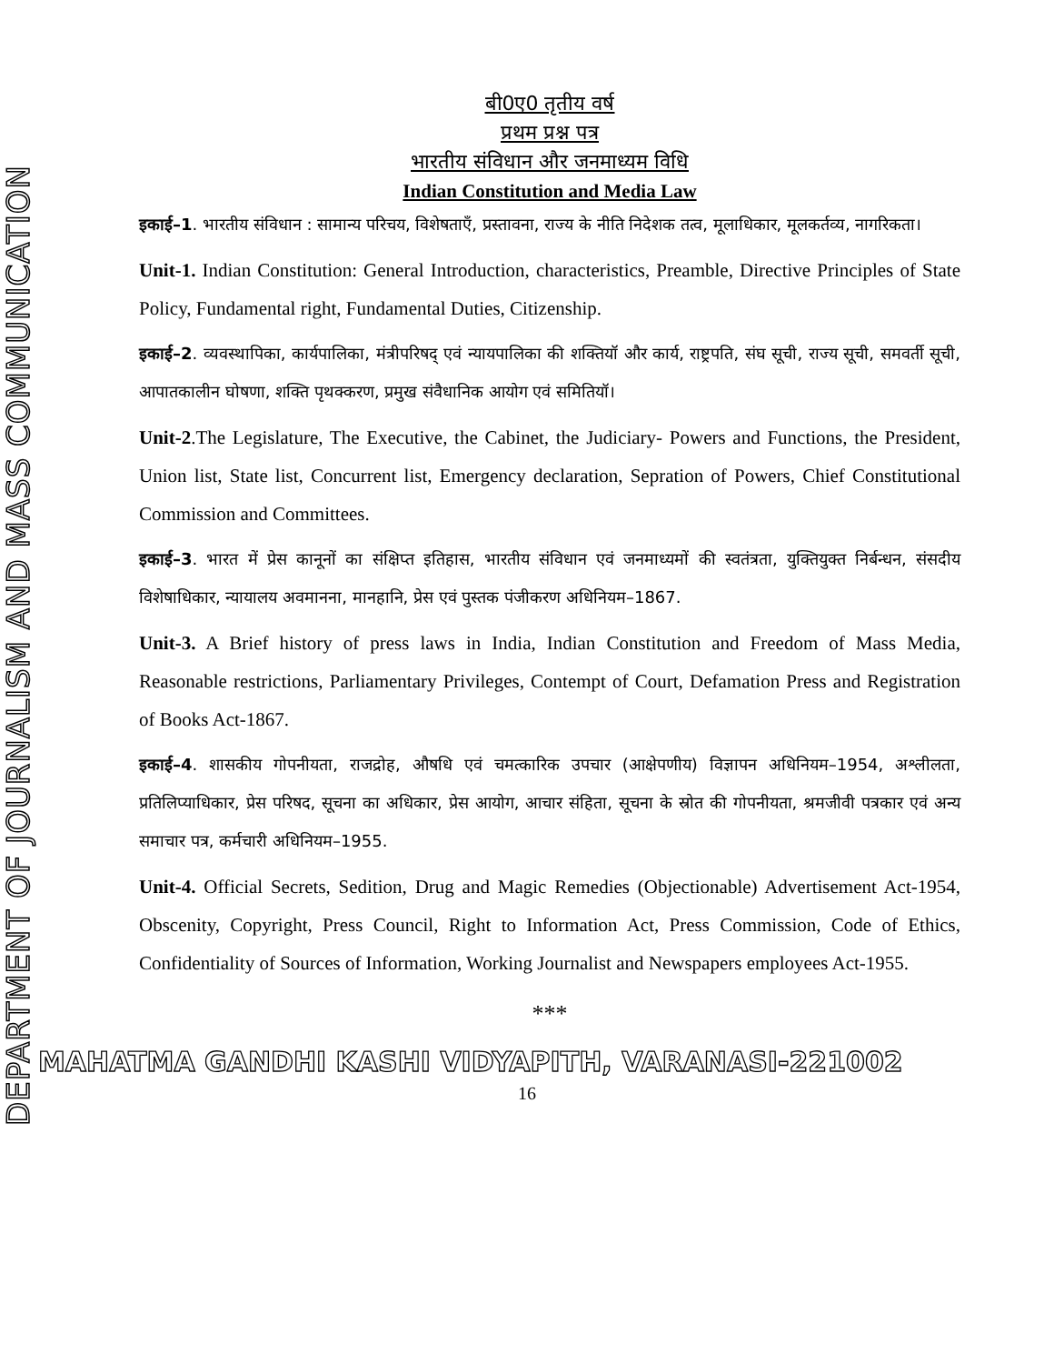DEPARTMENT OF JOURNALISM AND MASS COMMUNICATION
बी0ए0 तृतीय वर्ष
प्रथम प्रश्न पत्र
भारतीय संविधान और जनमाध्यम विधि
Indian Constitution and Media Law
इकाई–1. भारतीय संविधान : सामान्य परिचय, विशेषताएँ, प्रस्तावना, राज्य के नीति निदेशक तत्व, मूलाधिकार, मूलकर्तव्य, नागरिकता।
Unit-1. Indian Constitution: General Introduction, characteristics, Preamble, Directive Principles of State Policy, Fundamental right, Fundamental Duties, Citizenship.
इकाई–2. व्यवस्थापिका, कार्यपालिका, मंत्रीपरिषद् एवं न्यायपालिका की शक्तियॉ और कार्य, राष्ट्रपति, संघ सूची, राज्य सूची, समवर्ती सूची, आपातकालीन घोषणा, शक्ति पृथक्करण, प्रमुख संवैधानिक आयोग एवं समितियॉ।
Unit-2.The Legislature, The Executive, the Cabinet, the Judiciary- Powers and Functions, the President, Union list, State list, Concurrent list, Emergency declaration, Sepration of Powers, Chief Constitutional Commission and Committees.
इकाई–3. भारत में प्रेस कानूनों का संक्षिप्त इतिहास, भारतीय संविधान एवं जनमाध्यमों की स्वतंत्रता, युक्तियुक्त निर्बन्धन, संसदीय विशेषाधिकार, न्यायालय अवमानना, मानहानि, प्रेस एवं पुस्तक पंजीकरण अधिनियम–1867.
Unit-3. A Brief history of press laws in India, Indian Constitution and Freedom of Mass Media, Reasonable restrictions, Parliamentary Privileges, Contempt of Court, Defamation Press and Registration of Books Act-1867.
इकाई–4. शासकीय गोपनीयता, राजद्रोह, औषधि एवं चमत्कारिक उपचार (आक्षेपणीय) विज्ञापन अधिनियम–1954, अश्लीलता, प्रतिलिप्याधिकार, प्रेस परिषद, सूचना का अधिकार, प्रेस आयोग, आचार संहिता, सूचना के स्रोत की गोपनीयता, श्रमजीवी पत्रकार एवं अन्य समाचार पत्र, कर्मचारी अधिनियम–1955.
Unit-4. Official Secrets, Sedition, Drug and Magic Remedies (Objectionable) Advertisement Act-1954, Obscenity, Copyright, Press Council, Right to Information Act, Press Commission, Code of Ethics, Confidentiality of Sources of Information, Working Journalist and Newspapers employees Act-1955.
***
MAHATMA GANDHI KASHI VIDYAPITH, VARANASI-221002
16